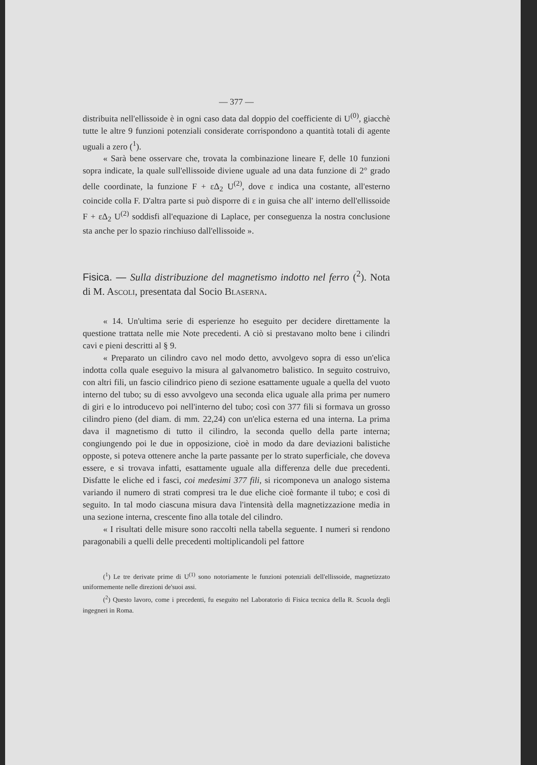— 377 —
distribuita nell'ellissoide è in ogni caso data dal doppio del coefficiente di U<sup>(0)</sup>, giacchè tutte le altre 9 funzioni potenziali considerate corrispondono a quantità totali di agente uguali a zero (<sup>1</sup>).
« Sarà bene osservare che, trovata la combinazione lineare F, delle 10 funzioni sopra indicate, la quale sull'ellissoide diviene uguale ad una data funzione di 2° grado delle coordinate, la funzione F + εΔ<sub>2</sub> U<sup>(2)</sup>, dove ε indica una costante, all'esterno coincide colla F. D'altra parte si può disporre di ε in guisa che all' interno dell'ellissoide F + εΔ<sub>2</sub> U<sup>(2)</sup> soddisfi all'equazione di Laplace, per conseguenza la nostra conclusione sta anche per lo spazio rinchiuso dall'ellissoide ».
Fisica. — Sulla distribuzione del magnetismo indotto nel ferro (<sup>2</sup>). Nota di M. ASCOLI, presentata dal Socio BLASERNA.
« 14. Un'ultima serie di esperienze ho eseguito per decidere direttamente la questione trattata nelle mie Note precedenti. A ciò si prestavano molto bene i cilindri cavi e pieni descritti al § 9.
« Preparato un cilindro cavo nel modo detto, avvolgevo sopra di esso un'elica indotta colla quale eseguivo la misura al galvanometro balistico. In seguito costruivo, con altri fili, un fascio cilindrico pieno di sezione esattamente uguale a quella del vuoto interno del tubo; su di esso avvolgevo una seconda elica uguale alla prima per numero di giri e lo introducevo poi nell'interno del tubo; così con 377 fili si formava un grosso cilindro pieno (del diam. di mm. 22,24) con un'elica esterna ed una interna. La prima dava il magnetismo di tutto il cilindro, la seconda quello della parte interna; congiungendo poi le due in opposizione, cioè in modo da dare deviazioni balistiche opposte, si poteva ottenere anche la parte passante per lo strato superficiale, che doveva essere, e si trovava infatti, esattamente uguale alla differenza delle due precedenti. Disfatte le eliche ed i fasci, coi medesimi 377 fili, si ricomponeva un analogo sistema variando il numero di strati compresi tra le due eliche cioè formante il tubo; e così di seguito. In tal modo ciascuna misura dava l'intensità della magnetizzazione media in una sezione interna, crescente fino alla totale del cilindro.
« I risultati delle misure sono raccolti nella tabella seguente. I numeri si rendono paragonabili a quelli delle precedenti moltiplicandoli pel fattore
(<sup>1</sup>) Le tre derivate prime di U<sup>(1)</sup> sono notoriamente le funzioni potenziali dell'ellissoide, magnetizzato uniformemente nelle direzioni de'suoi assi.
(<sup>2</sup>) Questo lavoro, come i precedenti, fu eseguito nel Laboratorio di Fisica tecnica della R. Scuola degli ingegneri in Roma.